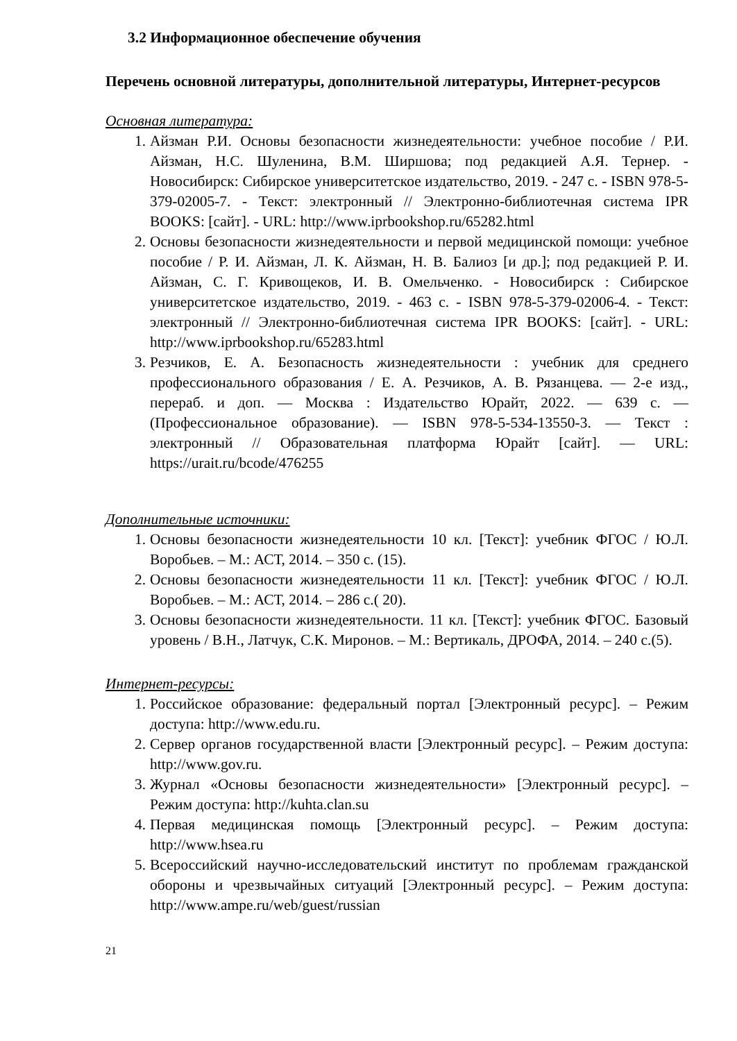3.2 Информационное обеспечение обучения
Перечень основной литературы, дополнительной литературы, Интернет-ресурсов
Основная литература:
1. Айзман Р.И. Основы безопасности жизнедеятельности: учебное пособие / Р.И. Айзман, Н.С. Шуленина, В.М. Ширшова; под редакцией А.Я. Тернер. - Новосибирск: Сибирское университетское издательство, 2019. - 247 с. - ISBN 978-5-379-02005-7. - Текст: электронный // Электронно-библиотечная система IPR BOOKS: [сайт]. - URL: http://www.iprbookshop.ru/65282.html
2. Основы безопасности жизнедеятельности и первой медицинской помощи: учебное пособие / Р. И. Айзман, Л. К. Айзман, Н. В. Балиоз [и др.]; под редакцией Р. И. Айзман, С. Г. Кривощеков, И. В. Омельченко. - Новосибирск : Сибирское университетское издательство, 2019. - 463 с. - ISBN 978-5-379-02006-4. - Текст: электронный // Электронно-библиотечная система IPR BOOKS: [сайт]. - URL: http://www.iprbookshop.ru/65283.html
3. Резчиков, Е. А. Безопасность жизнедеятельности : учебник для среднего профессионального образования / Е. А. Резчиков, А. В. Рязанцева. — 2-е изд., перераб. и доп. — Москва : Издательство Юрайт, 2022. — 639 с. — (Профессиональное образование). — ISBN 978-5-534-13550-3. — Текст : электронный // Образовательная платформа Юрайт [сайт]. — URL: https://urait.ru/bcode/476255
Дополнительные источники:
1. Основы безопасности жизнедеятельности 10 кл. [Текст]: учебник ФГОС / Ю.Л. Воробьев. – М.: АСТ, 2014. – 350 с. (15).
2. Основы безопасности жизнедеятельности 11 кл. [Текст]: учебник ФГОС / Ю.Л. Воробьев. – М.: АСТ, 2014. – 286 с.( 20).
3. Основы безопасности жизнедеятельности. 11 кл. [Текст]: учебник ФГОС. Базовый уровень / В.Н., Латчук, С.К. Миронов. – М.: Вертикаль, ДРОФА, 2014. – 240 с.(5).
Интернет-ресурсы:
1. Российское образование: федеральный портал [Электронный ресурс]. – Режим доступа: http://www.edu.ru.
2. Сервер органов государственной власти [Электронный ресурс]. – Режим доступа: http://www.gov.ru.
3. Журнал «Основы безопасности жизнедеятельности» [Электронный ресурс]. – Режим доступа: http://kuhta.clan.su
4. Первая медицинская помощь [Электронный ресурс]. – Режим доступа: http://www.hsea.ru
5. Всероссийский научно-исследовательский институт по проблемам гражданской обороны и чрезвычайных ситуаций [Электронный ресурс]. – Режим доступа: http://www.ampe.ru/web/guest/russian
21